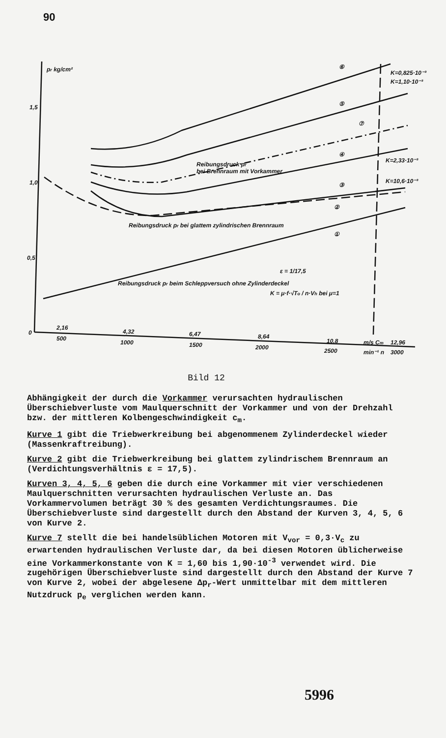90
pr kg/cm²
1,5
1,0
0,5
0
Reibungsdruck pr
bei Brennraum mit Vorkammer
Reibungsdruck pr bei glattem zylindrischen Brennraum
Reibungsdruck pr beim Schleppversuch ohne Zylinderdeckel
ε = 1/17,5
K = μ·f·√To / n·Vh bei μ=1
⑥
⑤
⑦
④
③
②
①
K=0,825·10⁻³
K=1,10·10⁻³
K=2,33·10⁻³
K=10,6·10⁻³
2,16
500
4,32
1000
6,47
1500
8,64
2000
10,8
2500
m/s Cm
min⁻¹ n
12,96
3000
Bild 12
Abhängigkeit der durch die Vorkammer verursachten hydraulischen Überschiebverluste vom Maulquerschnitt der Vorkammer und von der Drehzahl bzw. der mittleren Kolbengeschwindigkeit c<sub>m</sub>.
Kurve 1 gibt die Triebwerkreibung bei abgenommenem Zylinderdeckel wieder (Massenkraftreibung).
Kurve 2 gibt die Triebwerkreibung bei glattem zylindrischem Brennraum an (Verdichtungsverhältnis ε = 17,5).
Kurven 3, 4, 5, 6 geben die durch eine Vorkammer mit vier verschiedenen Maulquerschnitten verursachten hydraulischen Verluste an. Das Vorkammervolumen beträgt 30 % des gesamten Verdichtungsraumes. Die Überschiebverluste sind dargestellt durch den Abstand der Kurven 3, 4, 5, 6 von Kurve 2.
Kurve 7 stellt die bei handelsüblichen Motoren mit V<sub>vor</sub> = 0,3·V<sub>c</sub> zu erwartenden hydraulischen Verluste dar, da bei diesen Motoren üblicherweise eine Vorkammerkonstante von K = 1,60 bis 1,90·10<sup>-3</sup> verwendet wird. Die zugehörigen Überschiebverluste sind dargestellt durch den Abstand der Kurve 7 von Kurve 2, wobei der abgelesene Δp<sub>r</sub>-Wert unmittelbar mit dem mittleren Nutzdruck p<sub>e</sub> verglichen werden kann.
5996